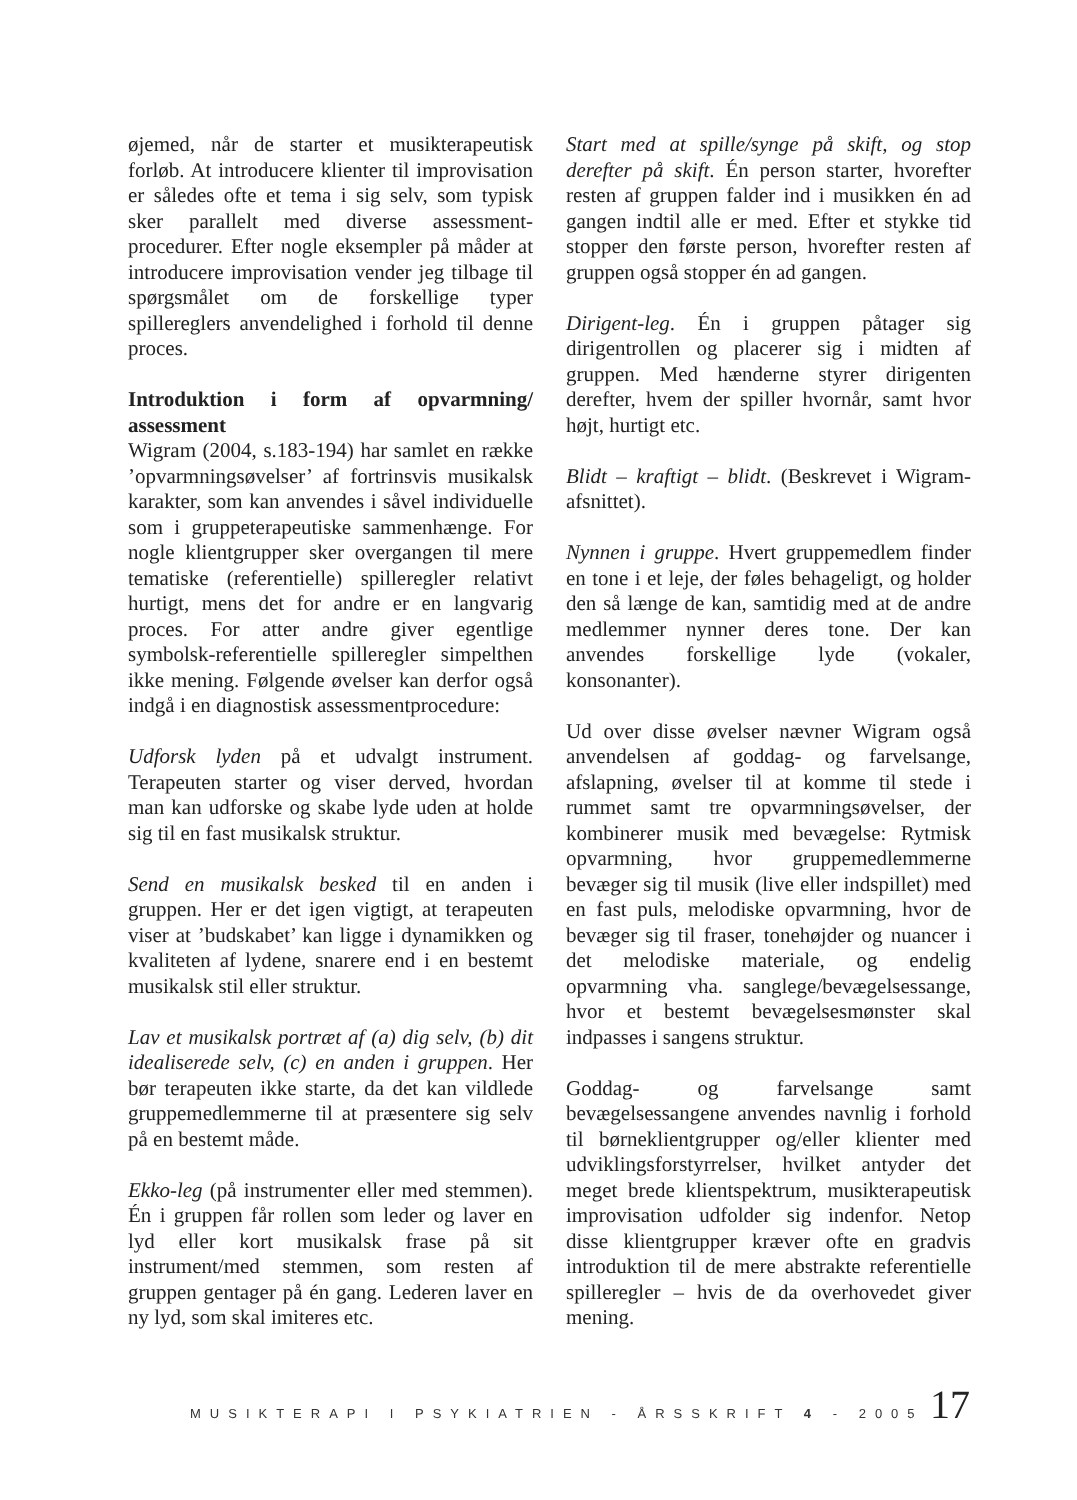øjemed, når de starter et musikterapeutisk forløb. At introducere klienter til improvisation er således ofte et tema i sig selv, som typisk sker parallelt med diverse assessment-procedurer. Efter nogle eksempler på måder at introducere improvisation vender jeg tilbage til spørgsmålet om de forskellige typer spillereglers anvendelighed i forhold til denne proces.
Introduktion i form af opvarmning/ assessment
Wigram (2004, s.183-194) har samlet en række ’opvarmningsøvelser’ af fortrinsvis musikalsk karakter, som kan anvendes i såvel individuelle som i gruppeterapeutiske sammenhænge. For nogle klientgrupper sker overgangen til mere tematiske (referentielle) spilleregler relativt hurtigt, mens det for andre er en langvarig proces. For atter andre giver egentlige symbolsk-referentielle spilleregler simpelthen ikke mening. Følgende øvelser kan derfor også indgå i en diagnostisk assessmentprocedure:
Udforsk lyden på et udvalgt instrument. Terapeuten starter og viser derved, hvordan man kan udforske og skabe lyde uden at holde sig til en fast musikalsk struktur.
Send en musikalsk besked til en anden i gruppen. Her er det igen vigtigt, at terapeuten viser at ’budskabet’ kan ligge i dynamikken og kvaliteten af lydene, snarere end i en bestemt musikalsk stil eller struktur.
Lav et musikalsk portræt af (a) dig selv, (b) dit idealiserede selv, (c) en anden i gruppen. Her bør terapeuten ikke starte, da det kan vildlede gruppemedlemmerne til at præsentere sig selv på en bestemt måde.
Ekko-leg (på instrumenter eller med stemmen). Én i gruppen får rollen som leder og laver en lyd eller kort musikalsk frase på sit instrument/med stemmen, som resten af gruppen gentager på én gang. Lederen laver en ny lyd, som skal imiteres etc.
Start med at spille/synge på skift, og stop derefter på skift. Én person starter, hvorefter resten af gruppen falder ind i musikken én ad gangen indtil alle er med. Efter et stykke tid stopper den første person, hvorefter resten af gruppen også stopper én ad gangen.
Dirigent-leg. Én i gruppen påtager sig dirigentrollen og placerer sig i midten af gruppen. Med hænderne styrer dirigenten derefter, hvem der spiller hvornår, samt hvor højt, hurtigt etc.
Blidt – kraftigt – blidt. (Beskrevet i Wigram-afsnittet).
Nynnen i gruppe. Hvert gruppemedlem finder en tone i et leje, der føles behageligt, og holder den så længe de kan, samtidig med at de andre medlemmer nynner deres tone. Der kan anvendes forskellige lyde (vokaler, konsonanter).
Ud over disse øvelser nævner Wigram også anvendelsen af goddag- og farvelsange, afslapning, øvelser til at komme til stede i rummet samt tre opvarmningsøvelser, der kombinerer musik med bevægelse: Rytmisk opvarmning, hvor gruppemedlemmerne bevæger sig til musik (live eller indspillet) med en fast puls, melodiske opvarmning, hvor de bevæger sig til fraser, tonehøjder og nuancer i det melodiske materiale, og endelig opvarmning vha. sanglege/bevægelsessange, hvor et bestemt bevægelsesmønster skal indpasses i sangens struktur.
Goddag- og farvelsange samt bevægelsessangene anvendes navnlig i forhold til børneklientgrupper og/eller klienter med udviklingsforstyrrelser, hvilket antyder det meget brede klientspektrum, musikterapeutisk improvisation udfolder sig indenfor. Netop disse klientgrupper kræver ofte en gradvis introduktion til de mere abstrakte referentielle spilleregler – hvis de da overhovedet giver mening.
MUSIKTERAPI I PSYKIATRIEN - ÅRSSKRIFT 4 - 2005 17